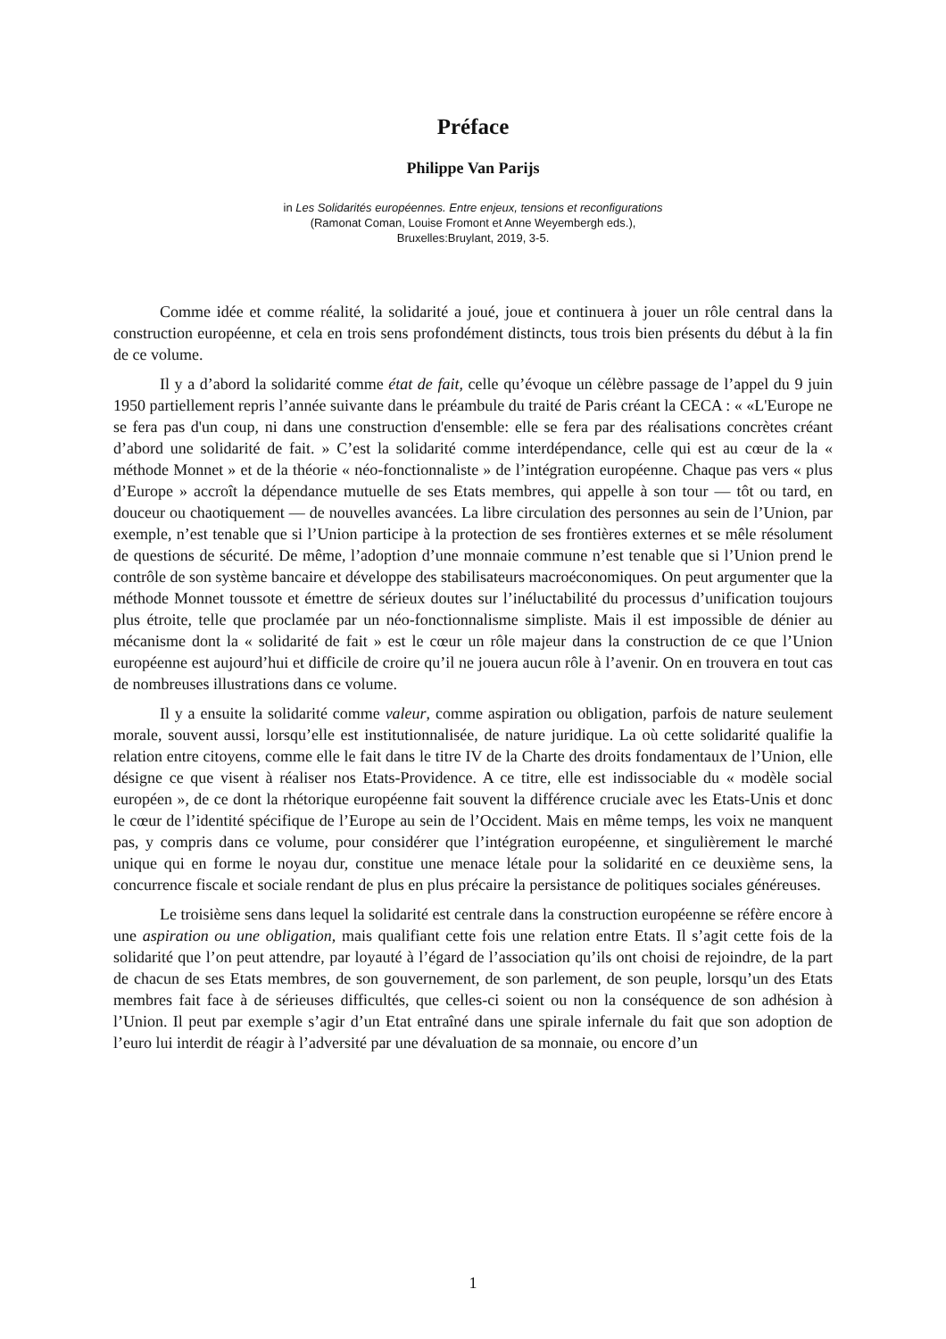Préface
Philippe Van Parijs
in Les Solidarités européennes. Entre enjeux, tensions et reconfigurations
(Ramonat Coman, Louise Fromont et Anne Weyembergh eds.),
Bruxelles:Bruylant, 2019, 3-5.
Comme idée et comme réalité, la solidarité a joué, joue et continuera à jouer un rôle central dans la construction européenne, et cela en trois sens profondément distincts, tous trois bien présents du début à la fin de ce volume.
Il y a d’abord la solidarité comme état de fait, celle qu’évoque un célèbre passage de l’appel du 9 juin 1950 partiellement repris l’année suivante dans le préambule du traité de Paris créant la CECA : « «L'Europe ne se fera pas d'un coup, ni dans une construction d'ensemble: elle se fera par des réalisations concrètes créant d’abord une solidarité de fait. » C’est la solidarité comme interdépendance, celle qui est au cœur de la « méthode Monnet » et de la théorie « néo-fonctionnaliste » de l’intégration européenne. Chaque pas vers « plus d’Europe » accroît la dépendance mutuelle de ses Etats membres, qui appelle à son tour — tôt ou tard, en douceur ou chaotiquement — de nouvelles avancées. La libre circulation des personnes au sein de l’Union, par exemple, n’est tenable que si l’Union participe à la protection de ses frontières externes et se mêle résolument de questions de sécurité. De même, l’adoption d’une monnaie commune n’est tenable que si l’Union prend le contrôle de son système bancaire et développe des stabilisateurs macroéconomiques. On peut argumenter que la méthode Monnet toussote et émettre de sérieux doutes sur l’inéluctabilité du processus d’unification toujours plus étroite, telle que proclamée par un néo-fonctionnalisme simpliste. Mais il est impossible de dénier au mécanisme dont la « solidarité de fait » est le cœur un rôle majeur dans la construction de ce que l’Union européenne est aujourd’hui et difficile de croire qu’il ne jouera aucun rôle à l’avenir. On en trouvera en tout cas de nombreuses illustrations dans ce volume.
Il y a ensuite la solidarité comme valeur, comme aspiration ou obligation, parfois de nature seulement morale, souvent aussi, lorsqu’elle est institutionnalisée, de nature juridique. La où cette solidarité qualifie la relation entre citoyens, comme elle le fait dans le titre IV de la Charte des droits fondamentaux de l’Union, elle désigne ce que visent à réaliser nos Etats-Providence. A ce titre, elle est indissociable du « modèle social européen », de ce dont la rhétorique européenne fait souvent la différence cruciale avec les Etats-Unis et donc le cœur de l’identité spécifique de l’Europe au sein de l’Occident. Mais en même temps, les voix ne manquent pas, y compris dans ce volume, pour considérer que l’intégration européenne, et singulièrement le marché unique qui en forme le noyau dur, constitue une menace létale pour la solidarité en ce deuxième sens, la concurrence fiscale et sociale rendant de plus en plus précaire la persistance de politiques sociales généreuses.
Le troisième sens dans lequel la solidarité est centrale dans la construction européenne se réfère encore à une aspiration ou une obligation, mais qualifiant cette fois une relation entre Etats. Il s’agit cette fois de la solidarité que l’on peut attendre, par loyauté à l’égard de l’association qu’ils ont choisi de rejoindre, de la part de chacun de ses Etats membres, de son gouvernement, de son parlement, de son peuple, lorsqu’un des Etats membres fait face à de sérieuses difficultés, que celles-ci soient ou non la conséquence de son adhésion à l’Union. Il peut par exemple s’agir d’un Etat entraîné dans une spirale infernale du fait que son adoption de l’euro lui interdit de réagir à l’adversité par une dévaluation de sa monnaie, ou encore d’un
1